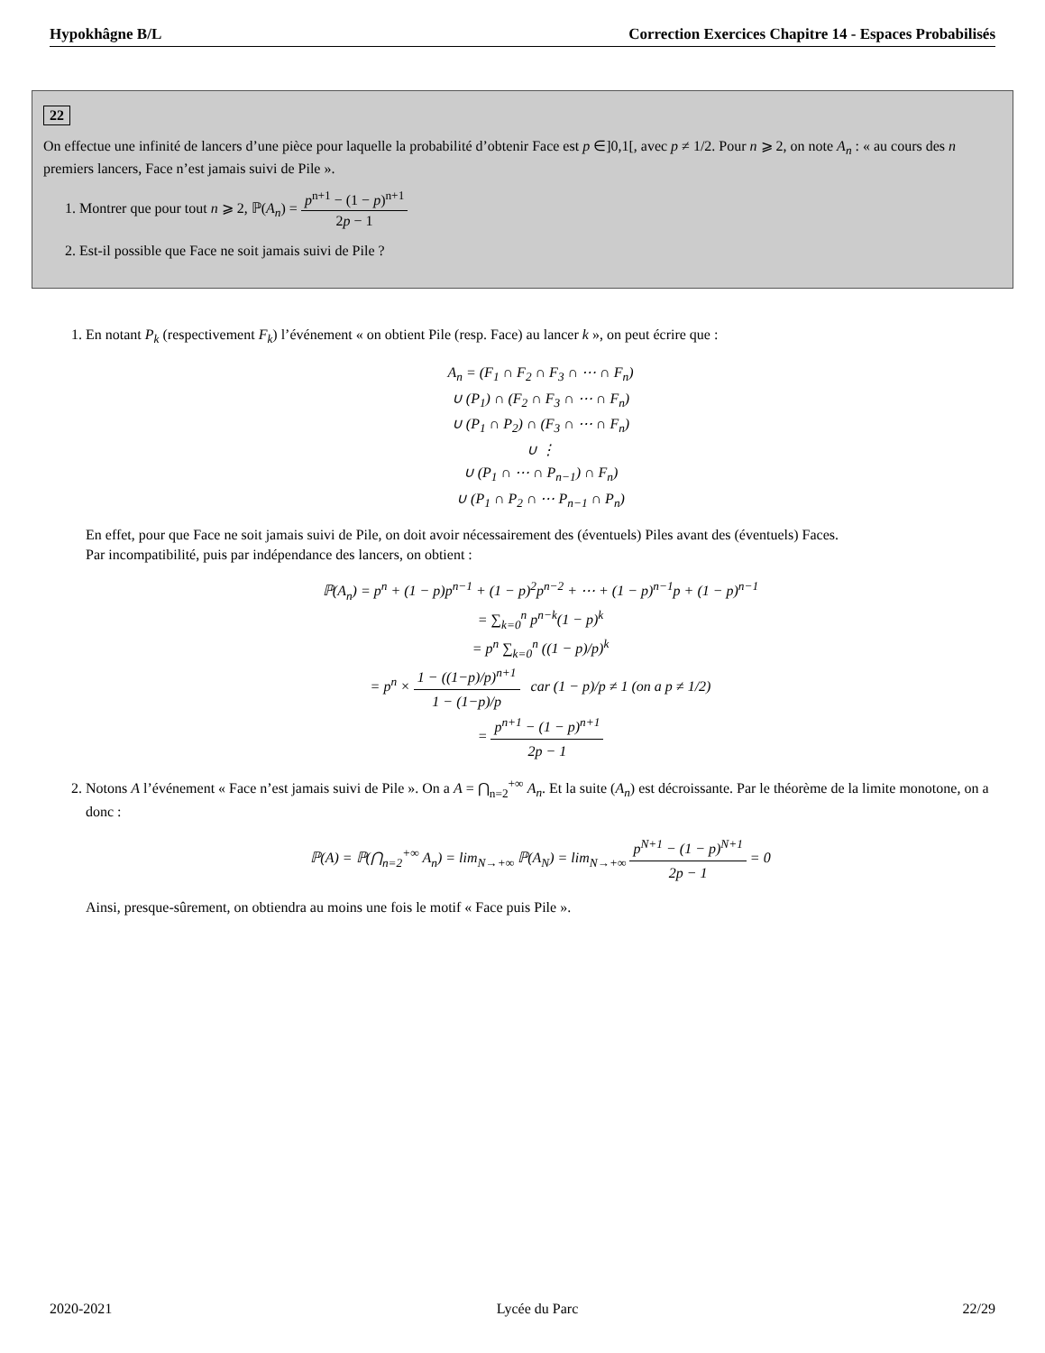Hypokhâgne B/L Correction Exercices Chapitre 14 - Espaces Probabilisés
22
On effectue une infinité de lancers d’une pièce pour laquelle la probabilité d’obtenir Face est p ∈]0,1[, avec p ≠ 1/2. Pour n ⩾ 2, on note A<sub>n</sub> : « au cours des n premiers lancers, Face n’est jamais suivi de Pile ».
1. Montrer que pour tout n ⩾ 2, ℙ(A<sub>n</sub>) = p<sup>n+1</sup> − (1 − p)<sup>n+1</sup> 2p − 1
2. Est-il possible que Face ne soit jamais suivi de Pile ?
1. En notant P<sub>k</sub> (respectivement F<sub>k</sub>) l’événement « on obtient Pile (resp. Face) au lancer k », on peut écrire que :
A<sub>n</sub> = (F<sub>1</sub> ∩ F<sub>2</sub> ∩ F<sub>3</sub> ∩ ⋯ ∩ F<sub>n</sub>)
∪ (P<sub>1</sub>) ∩ (F<sub>2</sub> ∩ F<sub>3</sub> ∩ ⋯ ∩ F<sub>n</sub>)
∪ (P<sub>1</sub> ∩ P<sub>2</sub>) ∩ (F<sub>3</sub> ∩ ⋯ ∩ F<sub>n</sub>)
∪ ⋮
∪ (P<sub>1</sub> ∩ ⋯ ∩ P<sub>n−1</sub>) ∩ F<sub>n</sub>)
∪ (P<sub>1</sub> ∩ P<sub>2</sub> ∩ ⋯ P<sub>n−1</sub> ∩ P<sub>n</sub>)
En effet, pour que Face ne soit jamais suivi de Pile, on doit avoir nécessairement des (éventuels) Piles avant des (éventuels) Faces.
Par incompatibilité, puis par indépendance des lancers, on obtient :
ℙ(A<sub>n</sub>) = p<sup>n</sup> + (1 − p)p<sup>n−1</sup> + (1 − p)<sup>2</sup>p<sup>n−2</sup> + ⋯ + (1 − p)<sup>n−1</sup>p + (1 − p)<sup>n−1</sup>
= ∑<sub>k=0</sub><sup>n</sup> p<sup>n−k</sup>(1 − p)<sup>k</sup>
= p<sup>n</sup> ∑<sub>k=0</sub><sup>n</sup> ((1 − p)/p)<sup>k</sup>
= p<sup>n</sup> × 1 − ((1−p)/p)<sup>n+1</sup> 1 − (1−p)/p car (1 − p)/p ≠ 1 (on a p ≠ 1/2)
= p<sup>n+1</sup> − (1 − p)<sup>n+1</sup> 2p − 1
2. Notons A l’événement « Face n’est jamais suivi de Pile ». On a A = ⋂<sub>n=2</sub><sup>+∞</sup> A<sub>n</sub>. Et la suite (A<sub>n</sub>) est décroissante. Par le théorème de la limite monotone, on a donc :
ℙ(A) = ℙ(⋂<sub>n=2</sub><sup>+∞</sup> A<sub>n</sub>) = lim<sub>N→+∞</sub> ℙ(A<sub>N</sub>) = lim<sub>N→+∞</sub> p<sup>N+1</sup> − (1 − p)<sup>N+1</sup> 2p − 1 = 0
Ainsi, presque-sûrement, on obtiendra au moins une fois le motif « Face puis Pile ».
2020-2021 Lycée du Parc 22/29